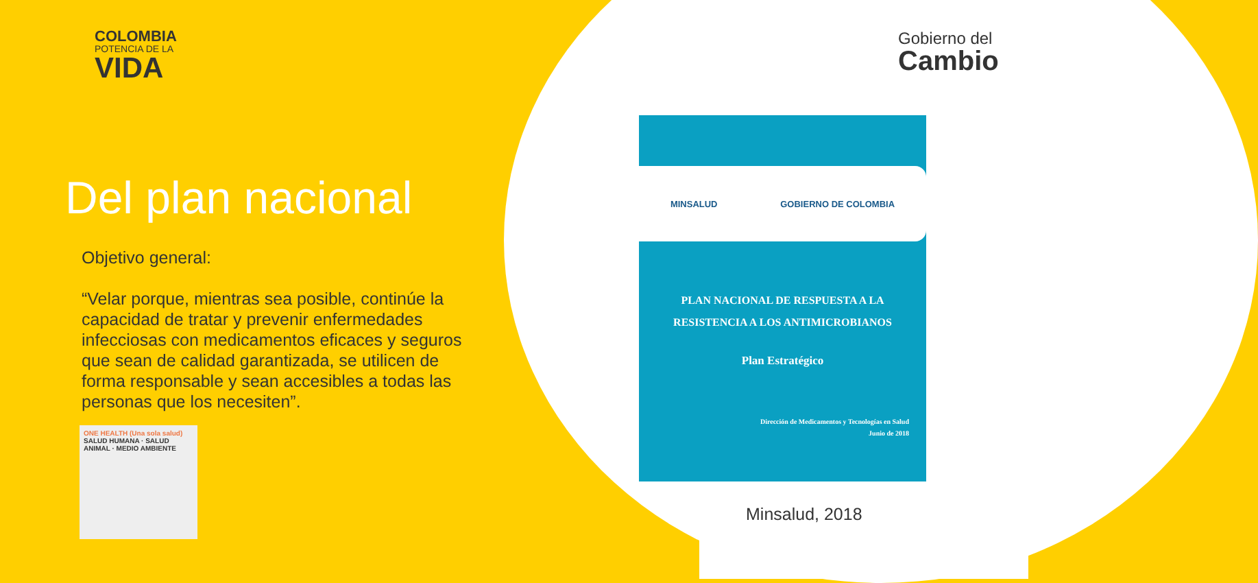COLOMBIA
POTENCIA DE LA
VIDA
Gobierno del
Cambio
Del plan nacional
Objetivo general:
“Velar porque, mientras sea posible, continúe la capacidad de tratar y prevenir enfermedades infecciosas con medicamentos eficaces y seguros que sean de calidad garantizada, se utilicen de forma responsable y sean accesibles a todas las personas que los necesiten”.
ONE HEALTH (Una sola salud)
SALUD HUMANA · SALUD ANIMAL · MEDIO AMBIENTE
MINSALUD GOBIERNO DE COLOMBIA
PLAN NACIONAL DE RESPUESTA A LA
RESISTENCIA A LOS ANTIMICROBIANOS
Plan Estratégico
Dirección de Medicamentos y Tecnologías en Salud
Junio de 2018
Minsalud, 2018